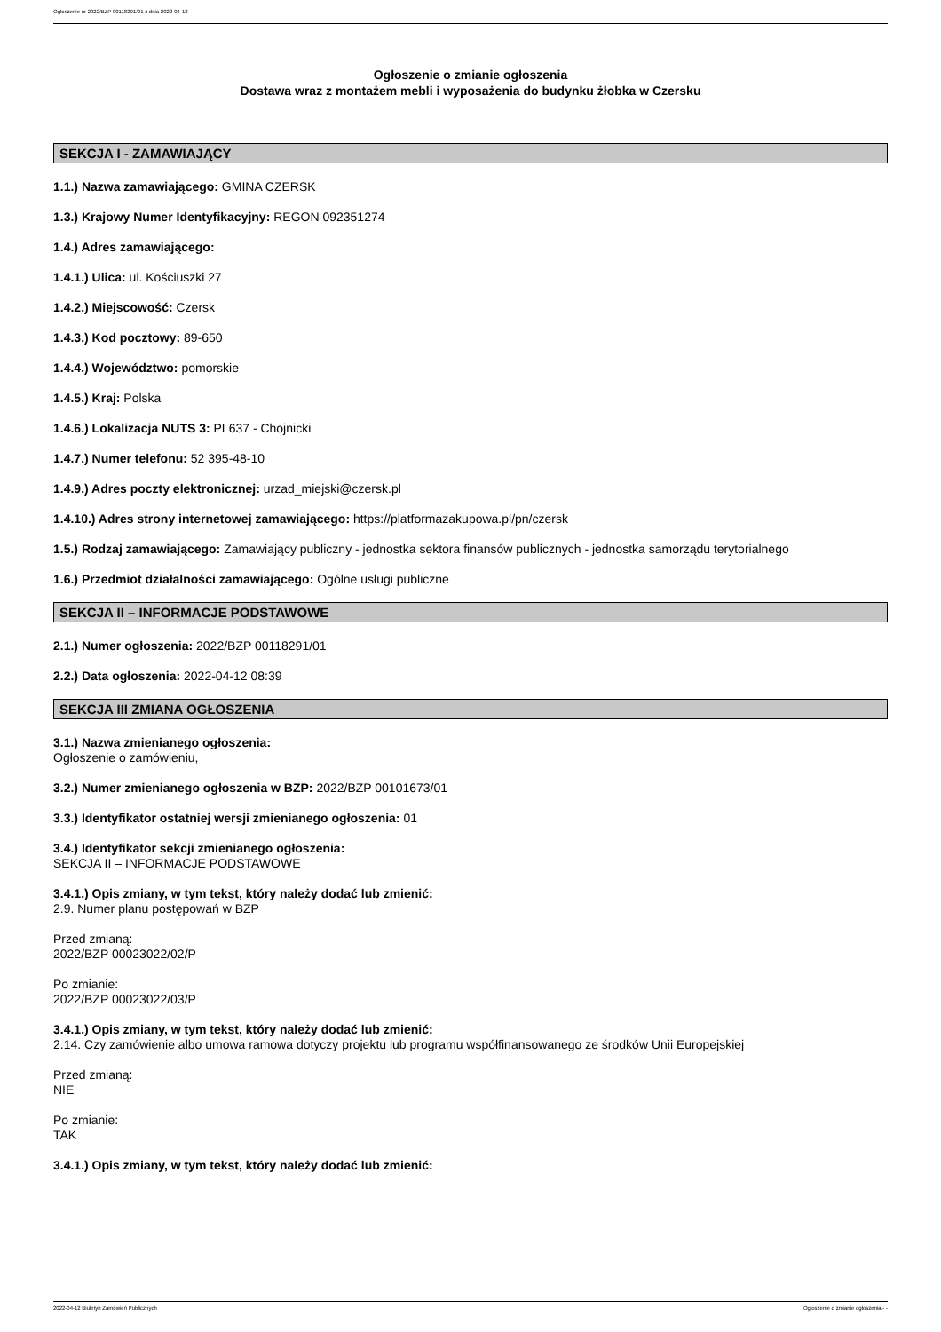Ogłoszenie nr 2022/BZP 00118291/01 z dnia 2022-04-12
Ogłoszenie o zmianie ogłoszenia
Dostawa wraz z montażem mebli i wyposażenia do budynku żłobka w Czersku
SEKCJA I - ZAMAWIAJĄCY
1.1.) Nazwa zamawiającego: GMINA CZERSK
1.3.) Krajowy Numer Identyfikacyjny: REGON 092351274
1.4.) Adres zamawiającego:
1.4.1.) Ulica: ul. Kościuszki 27
1.4.2.) Miejscowość: Czersk
1.4.3.) Kod pocztowy: 89-650
1.4.4.) Województwo: pomorskie
1.4.5.) Kraj: Polska
1.4.6.) Lokalizacja NUTS 3: PL637 - Chojnicki
1.4.7.) Numer telefonu: 52 395-48-10
1.4.9.) Adres poczty elektronicznej: urzad_miejski@czersk.pl
1.4.10.) Adres strony internetowej zamawiającego: https://platformazakupowa.pl/pn/czersk
1.5.) Rodzaj zamawiającego: Zamawiający publiczny - jednostka sektora finansów publicznych - jednostka samorządu terytorialnego
1.6.) Przedmiot działalności zamawiającego: Ogólne usługi publiczne
SEKCJA II – INFORMACJE PODSTAWOWE
2.1.) Numer ogłoszenia: 2022/BZP 00118291/01
2.2.) Data ogłoszenia: 2022-04-12 08:39
SEKCJA III ZMIANA OGŁOSZENIA
3.1.) Nazwa zmienianego ogłoszenia:
Ogłoszenie o zamówieniu,
3.2.) Numer zmienianego ogłoszenia w BZP: 2022/BZP 00101673/01
3.3.) Identyfikator ostatniej wersji zmienianego ogłoszenia: 01
3.4.) Identyfikator sekcji zmienianego ogłoszenia:
SEKCJA II – INFORMACJE PODSTAWOWE
3.4.1.) Opis zmiany, w tym tekst, który należy dodać lub zmienić:
2.9. Numer planu postępowań w BZP
Przed zmianą:
2022/BZP 00023022/02/P
Po zmianie:
2022/BZP 00023022/03/P
3.4.1.) Opis zmiany, w tym tekst, który należy dodać lub zmienić:
2.14. Czy zamówienie albo umowa ramowa dotyczy projektu lub programu współfinansowanego ze środków Unii Europejskiej
Przed zmianą:
NIE
Po zmianie:
TAK
3.4.1.) Opis zmiany, w tym tekst, który należy dodać lub zmienić:
2022-04-12 Biuletyn Zamówień Publicznych Ogłoszenie o zmianie ogłoszenia - -